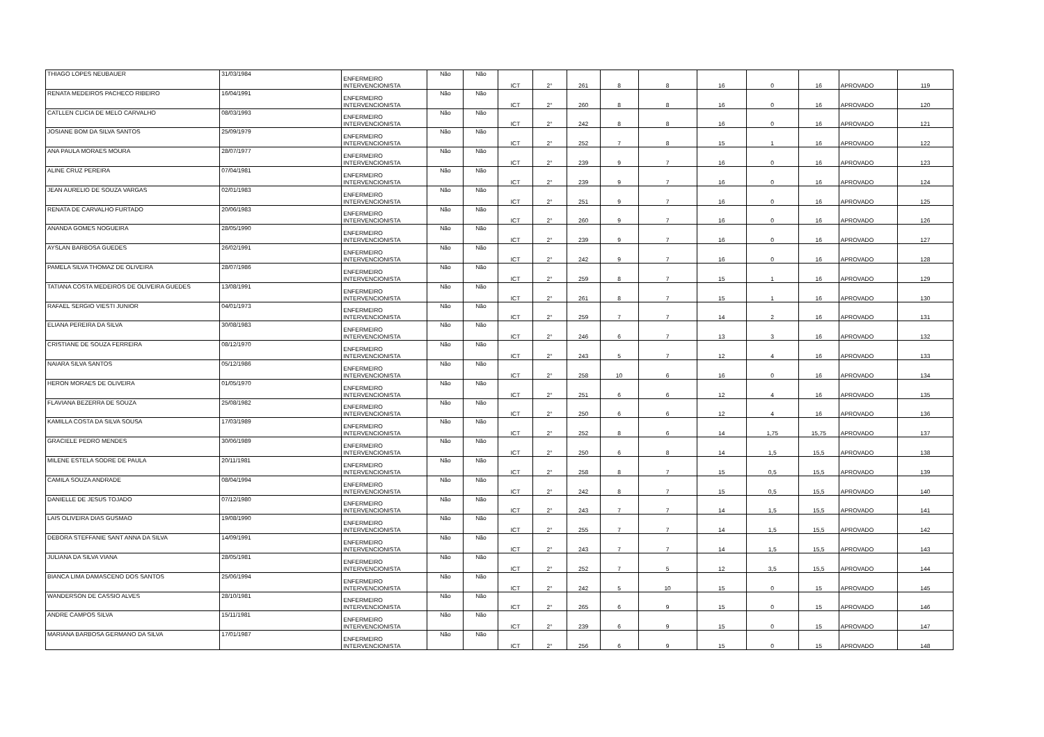| THIAGO LOPES NEUBAUER | 31/03/1984 | ENFERMEIRO INTERVENCIONISTA | Não | Não | ICT | 2° | 261 | 8 | 8 | 16 | 0 | 16 | APROVADO | 119 |
| RENATA MEDEIROS PACHECO RIBEIRO | 16/04/1991 | ENFERMEIRO INTERVENCIONISTA | Não | Não | ICT | 2° | 260 | 8 | 8 | 16 | 0 | 16 | APROVADO | 120 |
| CATLLEN CLICIA DE MELO CARVALHO | 08/03/1993 | ENFERMEIRO INTERVENCIONISTA | Não | Não | ICT | 2° | 242 | 8 | 8 | 16 | 0 | 16 | APROVADO | 121 |
| JOSIANE BOM DA SILVA SANTOS | 25/09/1979 | ENFERMEIRO INTERVENCIONISTA | Não | Não | ICT | 2° | 252 | 7 | 8 | 15 | 1 | 16 | APROVADO | 122 |
| ANA PAULA MORAES MOURA | 28/07/1977 | ENFERMEIRO INTERVENCIONISTA | Não | Não | ICT | 2° | 239 | 9 | 7 | 16 | 0 | 16 | APROVADO | 123 |
| ALINE CRUZ PEREIRA | 07/04/1981 | ENFERMEIRO INTERVENCIONISTA | Não | Não | ICT | 2° | 239 | 9 | 7 | 16 | 0 | 16 | APROVADO | 124 |
| JEAN AURELIO DE SOUZA VARGAS | 02/01/1983 | ENFERMEIRO INTERVENCIONISTA | Não | Não | ICT | 2° | 251 | 9 | 7 | 16 | 0 | 16 | APROVADO | 125 |
| RENATA DE CARVALHO FURTADO | 20/06/1983 | ENFERMEIRO INTERVENCIONISTA | Não | Não | ICT | 2° | 260 | 9 | 7 | 16 | 0 | 16 | APROVADO | 126 |
| ANANDA GOMES NOGUEIRA | 28/05/1990 | ENFERMEIRO INTERVENCIONISTA | Não | Não | ICT | 2° | 239 | 9 | 7 | 16 | 0 | 16 | APROVADO | 127 |
| AYSLAN BARBOSA GUEDES | 26/02/1991 | ENFERMEIRO INTERVENCIONISTA | Não | Não | ICT | 2° | 242 | 9 | 7 | 16 | 0 | 16 | APROVADO | 128 |
| PAMELA SILVA THOMAZ DE OLIVEIRA | 28/07/1986 | ENFERMEIRO INTERVENCIONISTA | Não | Não | ICT | 2° | 259 | 8 | 7 | 15 | 1 | 16 | APROVADO | 129 |
| TATIANA COSTA MEDEIROS DE OLIVEIRA GUEDES | 13/08/1991 | ENFERMEIRO INTERVENCIONISTA | Não | Não | ICT | 2° | 261 | 8 | 7 | 15 | 1 | 16 | APROVADO | 130 |
| RAFAEL SERGIO VIESTI JUNIOR | 04/01/1973 | ENFERMEIRO INTERVENCIONISTA | Não | Não | ICT | 2° | 259 | 7 | 7 | 14 | 2 | 16 | APROVADO | 131 |
| ELIANA PEREIRA DA SILVA | 30/08/1983 | ENFERMEIRO INTERVENCIONISTA | Não | Não | ICT | 2° | 246 | 6 | 7 | 13 | 3 | 16 | APROVADO | 132 |
| CRISTIANE DE SOUZA FERREIRA | 08/12/1970 | ENFERMEIRO INTERVENCIONISTA | Não | Não | ICT | 2° | 243 | 5 | 7 | 12 | 4 | 16 | APROVADO | 133 |
| NAIARA SILVA SANTOS | 05/12/1986 | ENFERMEIRO INTERVENCIONISTA | Não | Não | ICT | 2° | 258 | 10 | 6 | 16 | 0 | 16 | APROVADO | 134 |
| HERON MORAES DE OLIVEIRA | 01/05/1970 | ENFERMEIRO INTERVENCIONISTA | Não | Não | ICT | 2° | 251 | 6 | 6 | 12 | 4 | 16 | APROVADO | 135 |
| FLAVIANA BEZERRA DE SOUZA | 25/08/1982 | ENFERMEIRO INTERVENCIONISTA | Não | Não | ICT | 2° | 250 | 6 | 6 | 12 | 4 | 16 | APROVADO | 136 |
| KAMILLA COSTA DA SILVA SOUSA | 17/03/1989 | ENFERMEIRO INTERVENCIONISTA | Não | Não | ICT | 2° | 252 | 8 | 6 | 14 | 1,75 | 15,75 | APROVADO | 137 |
| GRACIELE PEDRO MENDES | 30/06/1989 | ENFERMEIRO INTERVENCIONISTA | Não | Não | ICT | 2° | 250 | 6 | 8 | 14 | 1,5 | 15,5 | APROVADO | 138 |
| MILENE ESTELA SODRE DE PAULA | 20/11/1981 | ENFERMEIRO INTERVENCIONISTA | Não | Não | ICT | 2° | 258 | 8 | 7 | 15 | 0,5 | 15,5 | APROVADO | 139 |
| CAMILA SOUZA ANDRADE | 08/04/1994 | ENFERMEIRO INTERVENCIONISTA | Não | Não | ICT | 2° | 242 | 8 | 7 | 15 | 0,5 | 15,5 | APROVADO | 140 |
| DANIELLE DE JESUS TOJADO | 07/12/1980 | ENFERMEIRO INTERVENCIONISTA | Não | Não | ICT | 2° | 243 | 7 | 7 | 14 | 1,5 | 15,5 | APROVADO | 141 |
| LAIS OLIVEIRA DIAS GUSMAO | 19/08/1990 | ENFERMEIRO INTERVENCIONISTA | Não | Não | ICT | 2° | 255 | 7 | 7 | 14 | 1,5 | 15,5 | APROVADO | 142 |
| DEBORA STEFFANIE SANT ANNA DA SILVA | 14/09/1991 | ENFERMEIRO INTERVENCIONISTA | Não | Não | ICT | 2° | 243 | 7 | 7 | 14 | 1,5 | 15,5 | APROVADO | 143 |
| JULIANA DA SILVA VIANA | 28/05/1981 | ENFERMEIRO INTERVENCIONISTA | Não | Não | ICT | 2° | 252 | 7 | 5 | 12 | 3,5 | 15,5 | APROVADO | 144 |
| BIANCA LIMA DAMASCENO DOS SANTOS | 25/06/1994 | ENFERMEIRO INTERVENCIONISTA | Não | Não | ICT | 2° | 242 | 5 | 10 | 15 | 0 | 15 | APROVADO | 145 |
| WANDERSON DE CASSIO ALVES | 28/10/1981 | ENFERMEIRO INTERVENCIONISTA | Não | Não | ICT | 2° | 265 | 6 | 9 | 15 | 0 | 15 | APROVADO | 146 |
| ANDRE CAMPOS SILVA | 15/11/1981 | ENFERMEIRO INTERVENCIONISTA | Não | Não | ICT | 2° | 239 | 6 | 9 | 15 | 0 | 15 | APROVADO | 147 |
| MARIANA BARBOSA GERMANO DA SILVA | 17/01/1987 | ENFERMEIRO INTERVENCIONISTA | Não | Não | ICT | 2° | 256 | 6 | 9 | 15 | 0 | 15 | APROVADO | 148 |